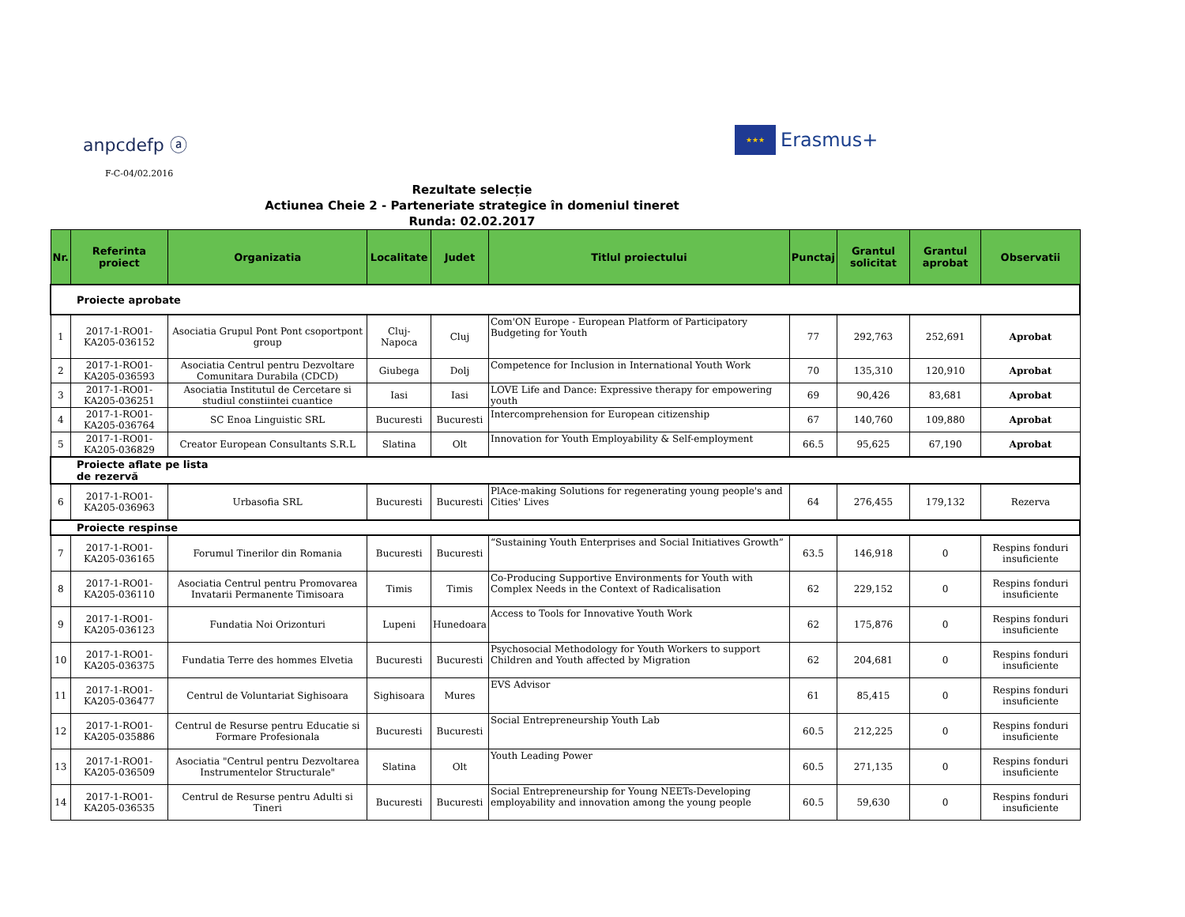anpcdefp ⓐ
F-C-04/02.2016
★★★
Erasmus+
Rezultate selecție
Actiunea Cheie 2 - Parteneriate strategice în domeniul tineret
Runda: 02.02.2017
| Nr. | Referinta proiect | Organizatia | Localitate | Judet | Titlul proiectului | Punctaj | Grantul solicitat | Grantul aprobat | Observatii |
| --- | --- | --- | --- | --- | --- | --- | --- | --- | --- |
| Proiecte aprobate | | | | | | | | | |
| 1 | 2017-1-RO01-KA205-036152 | Asociatia Grupul Pont Pont csoportpont group | Cluj- Napoca | Cluj | Com'ON Europe - European Platform of Participatory Budgeting for Youth | 77 | 292,763 | 252,691 | Aprobat |
| 2 | 2017-1-RO01-KA205-036593 | Asociatia Centrul pentru Dezvoltare Comunitara Durabila (CDCD) | Giubega | Dolj | Competence for Inclusion in International Youth Work | 70 | 135,310 | 120,910 | Aprobat |
| 3 | 2017-1-RO01-KA205-036251 | Asociatia Institutul de Cercetare si studiul constiintei cuantice | Iasi | Iasi | LOVE Life and Dance: Expressive therapy for empowering youth | 69 | 90,426 | 83,681 | Aprobat |
| 4 | 2017-1-RO01-KA205-036764 | SC Enoa Linguistic SRL | Bucuresti | Bucuresti | Intercomprehension for European citizenship | 67 | 140,760 | 109,880 | Aprobat |
| 5 | 2017-1-RO01-KA205-036829 | Creator European Consultants S.R.L | Slatina | Olt | Innovation for Youth Employability & Self-employment | 66.5 | 95,625 | 67,190 | Aprobat |
| Proiecte aflate pe lista de rezervă | | | | | | | | | |
| 6 | 2017-1-RO01-KA205-036963 | Urbasofia SRL | Bucuresti | Bucuresti | PlAce-making Solutions for regenerating young people's and Cities' Lives | 64 | 276,455 | 179,132 | Rezerva |
| Proiecte respinse | | | | | | | | | |
| 7 | 2017-1-RO01-KA205-036165 | Forumul Tinerilor din Romania | Bucuresti | Bucuresti | “Sustaining Youth Enterprises and Social Initiatives Growth” | 63.5 | 146,918 | 0 | Respins fonduri insuficiente |
| 8 | 2017-1-RO01-KA205-036110 | Asociatia Centrul pentru Promovarea Invatarii Permanente Timisoara | Timis | Timis | Co-Producing Supportive Environments for Youth with Complex Needs in the Context of Radicalisation | 62 | 229,152 | 0 | Respins fonduri insuficiente |
| 9 | 2017-1-RO01-KA205-036123 | Fundatia Noi Orizonturi | Lupeni | Hunedoara | Access to Tools for Innovative Youth Work | 62 | 175,876 | 0 | Respins fonduri insuficiente |
| 10 | 2017-1-RO01-KA205-036375 | Fundatia Terre des hommes Elvetia | Bucuresti | Bucuresti | Psychosocial Methodology for Youth Workers to support Children and Youth affected by Migration | 62 | 204,681 | 0 | Respins fonduri insuficiente |
| 11 | 2017-1-RO01-KA205-036477 | Centrul de Voluntariat Sighisoara | Sighisoara | Mures | EVS Advisor | 61 | 85,415 | 0 | Respins fonduri insuficiente |
| 12 | 2017-1-RO01-KA205-035886 | Centrul de Resurse pentru Educatie si Formare Profesionala | Bucuresti | Bucuresti | Social Entrepreneurship Youth Lab | 60.5 | 212,225 | 0 | Respins fonduri insuficiente |
| 13 | 2017-1-RO01-KA205-036509 | Asociatia "Centrul pentru Dezvoltarea Instrumentelor Structurale" | Slatina | Olt | Youth Leading Power | 60.5 | 271,135 | 0 | Respins fonduri insuficiente |
| 14 | 2017-1-RO01-KA205-036535 | Centrul de Resurse pentru Adulti si Tineri | Bucuresti | Bucuresti | Social Entrepreneurship for Young NEETs-Developing employability and innovation among the young people | 60.5 | 59,630 | 0 | Respins fonduri insuficiente |